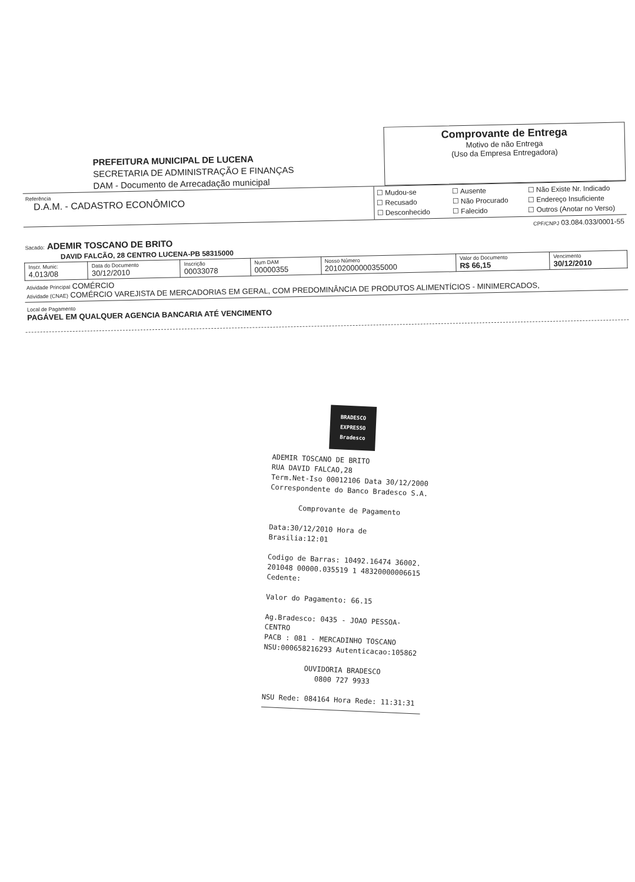PREFEITURA MUNICIPAL DE LUCENA
SECRETARIA DE ADMINISTRAÇÃO E FINANÇAS
DAM - Documento de Arrecadação municipal
Comprovante de Entrega
Motivo de não Entrega
(Uso da Empresa Entregadora)
Referência
D.A.M. - CADASTRO ECONÔMICO
☐ Mudou-se ☐ Ausente ☐ Não Existe Nr. Indicado ☐ Recusado ☐ Não Procurado ☐ Endereço Insuficiente ☐ Desconhecido ☐ Falecido ☐ Outros (Anotar no Verso)
CPF/CNPJ 03.084.033/0001-55
Sacado: ADEMIR TOSCANO DE BRITO
DAVID FALCÃO, 28 CENTRO LUCENA-PB 58315000
| Inscr. Munic: 4.013/08 | Data do Documento 30/12/2010 | Inscrição 00033078 | Num DAM 00000355 | Nosso Número 20102000000355000 | Valor do Documento R$ 66,15 | Vencimento 30/12/2010 |
Atividade Principal COMÉRCIO
Atividade (CNAE) COMÉRCIO VAREJISTA DE MERCADORIAS EM GERAL, COM PREDOMINÂNCIA DE PRODUTOS ALIMENTÍCIOS - MINIMERCADOS,
Local de Pagamento
PAGÁVEL EM QUALQUER AGENCIA BANCARIA ATÉ VENCIMENTO
BRADESCO
EXPRESSO
Bradesco
ADEMIR TOSCANO DE BRITO
RUA DAVID FALCAO,28
Term.Net-Iso 00012106 Data 30/12/2000
Correspondente do Banco Bradesco S.A.
Comprovante de Pagamento
Data:30/12/2010 Hora de Brasilia:12:01
Codigo de Barras: 10492.16474 36002.
201048 00000.035519 1 48320000006615
Cedente:
Valor do Pagamento: 66.15
Ag.Bradesco: 0435 - JOAO PESSOA-CENTRO
PACB : 081 - MERCADINHO TOSCANO
NSU:000658216293 Autenticacao:105862
OUVIDORIA BRADESCO
0800 727 9933
NSU Rede: 084164 Hora Rede: 11:31:31